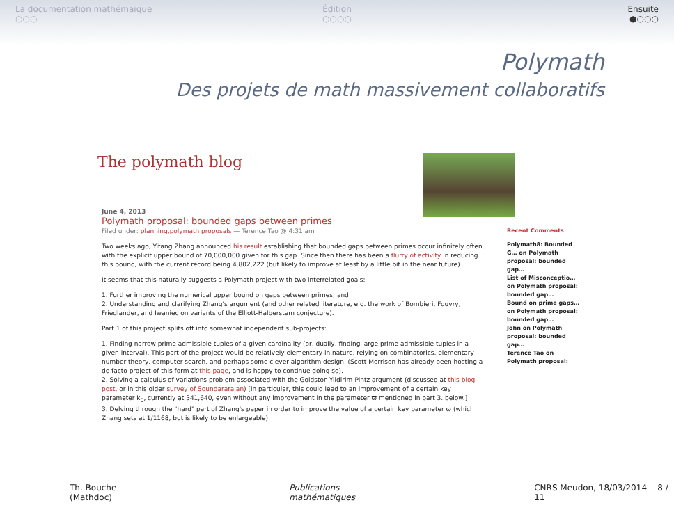La documentation mathémaique
○○○
Édition
○○○○
Ensuite
●○○○
Polymath
Des projets de math massivement collaboratifs
The polymath blog
June 4, 2013
Polymath proposal: bounded gaps between primes
Filed under: planning,polymath proposals — Terence Tao @ 4:31 am
Two weeks ago, Yitang Zhang announced his result establishing that bounded gaps between primes occur infinitely often, with the explicit upper bound of 70,000,000 given for this gap. Since then there has been a flurry of activity in reducing this bound, with the current record being 4,802,222 (but likely to improve at least by a little bit in the near future).
It seems that this naturally suggests a Polymath project with two interrelated goals:
1. Further improving the numerical upper bound on gaps between primes; and
2. Understanding and clarifying Zhang's argument (and other related literature, e.g. the work of Bombieri, Fouvry, Friedlander, and Iwaniec on variants of the Elliott-Halberstam conjecture).
Part 1 of this project splits off into somewhat independent sub-projects:
1. Finding narrow prime admissible tuples of a given cardinality (or, dually, finding large prime admissible tuples in a given interval). This part of the project would be relatively elementary in nature, relying on combinatorics, elementary number theory, computer search, and perhaps some clever algorithm design. (Scott Morrison has already been hosting a de facto project of this form at this page, and is happy to continue doing so).
2. Solving a calculus of variations problem associated with the Goldston-Yildirim-Pintz argument (discussed at this blog post, or in this older survey of Soundararajan) [in particular, this could lead to an improvement of a certain key parameter k<sub>0</sub>, currently at 341,640, even without any improvement in the parameter ϖ mentioned in part 3. below.]
3. Delving through the "hard" part of Zhang's paper in order to improve the value of a certain key parameter ϖ (which Zhang sets at 1/1168, but is likely to be enlargeable).
Recent Comments
Polymath8: Bounded G… on Polymath proposal: bounded gap…
List of Misconceptio… on Polymath proposal: bounded gap…
Bound on prime gaps… on Polymath proposal: bounded gap…
John on Polymath proposal: bounded gap…
Terence Tao on Polymath proposal:
Th. Bouche (Mathdoc) Publications mathématiques CNRS Meudon, 18/03/2014 8 / 11